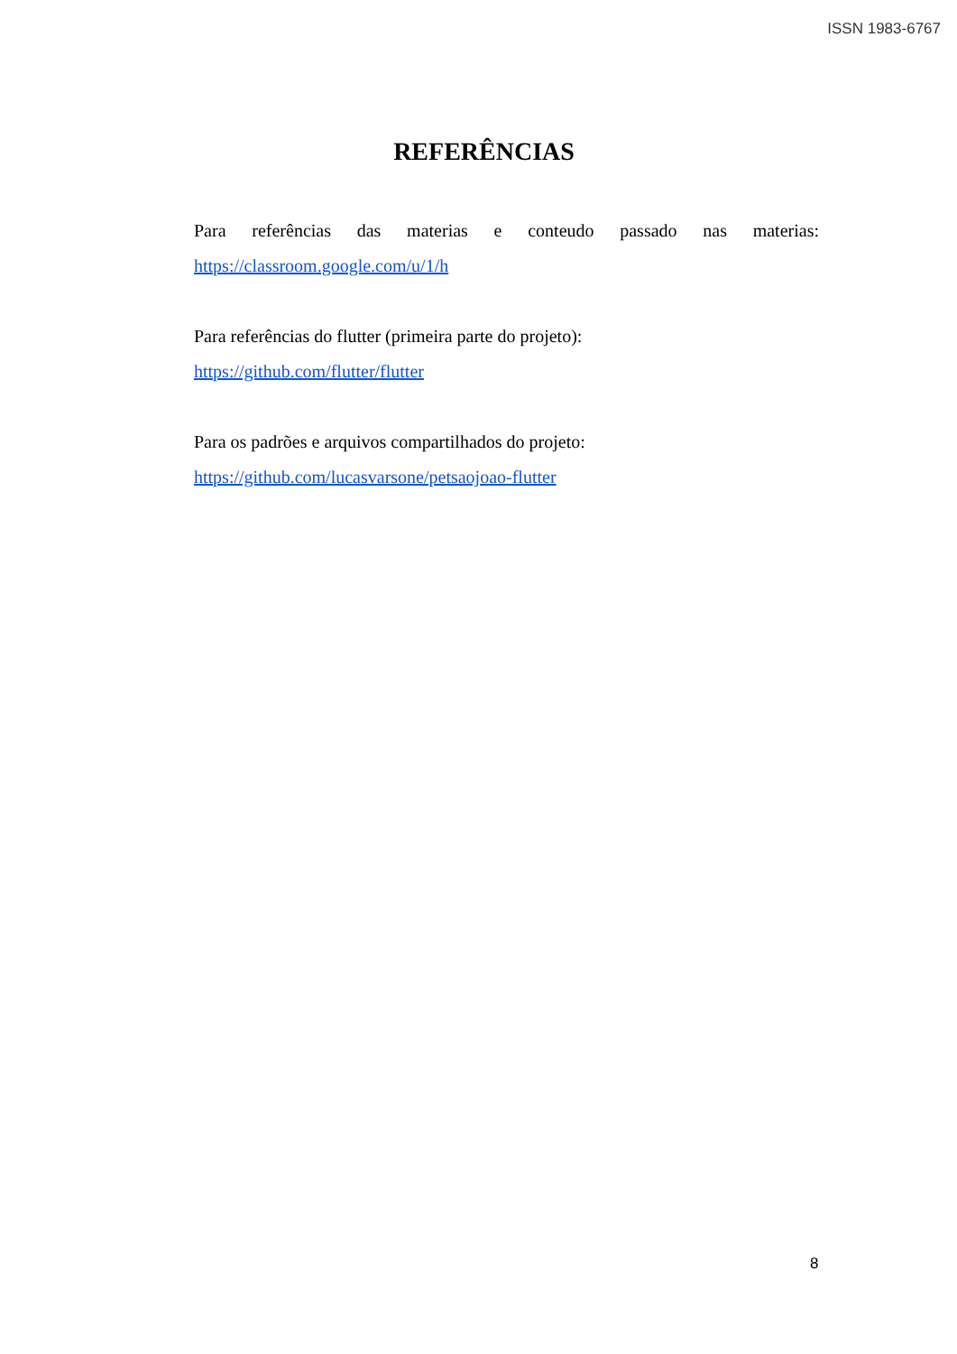ISSN 1983-6767
REFERÊNCIAS
Para referências das materias e conteudo passado nas materias:
https://classroom.google.com/u/1/h
Para referências do flutter (primeira parte do projeto):
https://github.com/flutter/flutter
Para os padrões e arquivos compartilhados do projeto:
https://github.com/lucasvarsone/petsaojoao-flutter
8